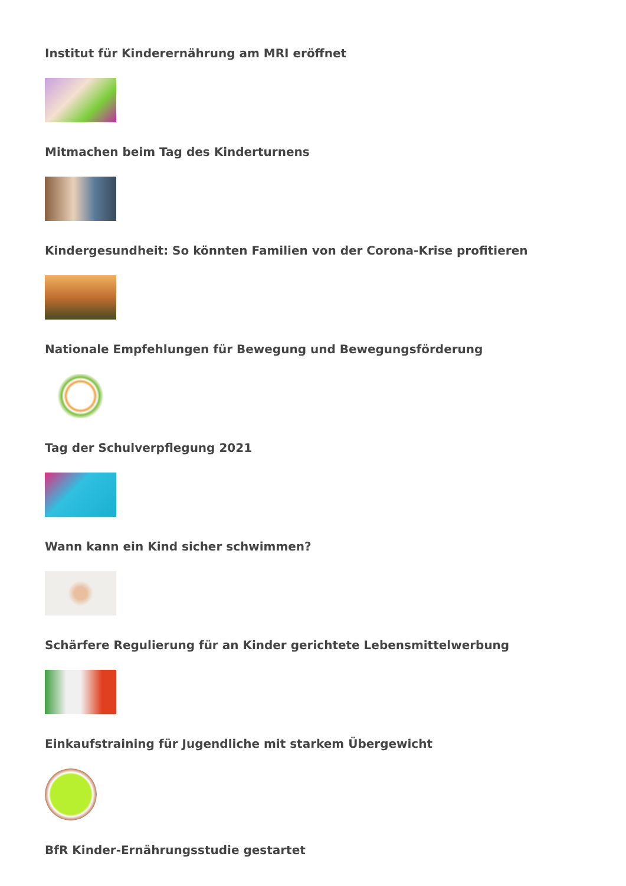Institut für Kinderernährung am MRI eröffnet
Mitmachen beim Tag des Kinderturnens
Kindergesundheit: So könnten Familien von der Corona-Krise profitieren
Nationale Empfehlungen für Bewegung und Bewegungsförderung
Tag der Schulverpflegung 2021
Wann kann ein Kind sicher schwimmen?
Schärfere Regulierung für an Kinder gerichtete Lebensmittelwerbung
Einkaufstraining für Jugendliche mit starkem Übergewicht
BfR Kinder-Ernährungsstudie gestartet